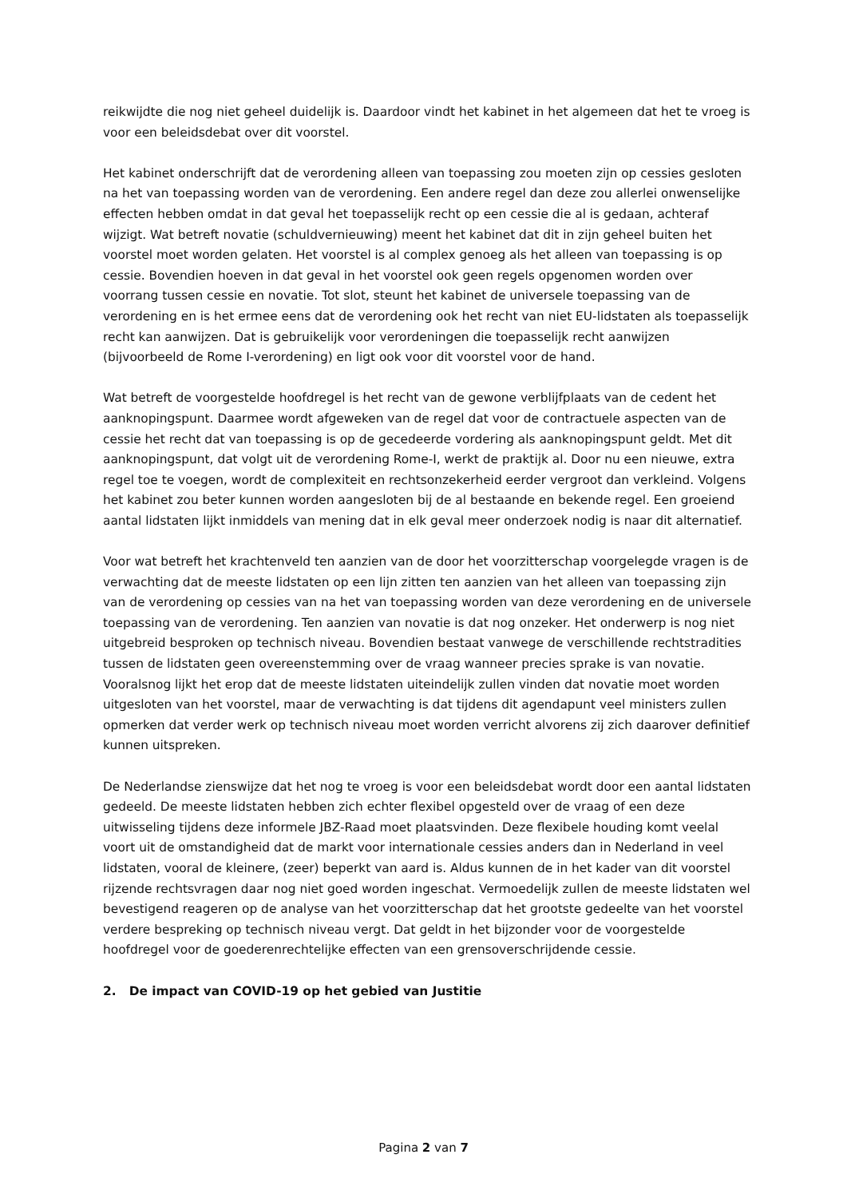reikwijdte die nog niet geheel duidelijk is. Daardoor vindt het kabinet in het algemeen dat het te vroeg is voor een beleidsdebat over dit voorstel.
Het kabinet onderschrijft dat de verordening alleen van toepassing zou moeten zijn op cessies gesloten na het van toepassing worden van de verordening. Een andere regel dan deze zou allerlei onwenselijke effecten hebben omdat in dat geval het toepasselijk recht op een cessie die al is gedaan, achteraf wijzigt. Wat betreft novatie (schuldvernieuwing) meent het kabinet dat dit in zijn geheel buiten het voorstel moet worden gelaten. Het voorstel is al complex genoeg als het alleen van toepassing is op cessie. Bovendien hoeven in dat geval in het voorstel ook geen regels opgenomen worden over voorrang tussen cessie en novatie. Tot slot, steunt het kabinet de universele toepassing van de verordening en is het ermee eens dat de verordening ook het recht van niet EU-lidstaten als toepasselijk recht kan aanwijzen. Dat is gebruikelijk voor verordeningen die toepasselijk recht aanwijzen (bijvoorbeeld de Rome I-verordening) en ligt ook voor dit voorstel voor de hand.
Wat betreft de voorgestelde hoofdregel is het recht van de gewone verblijfplaats van de cedent het aanknopingspunt. Daarmee wordt afgeweken van de regel dat voor de contractuele aspecten van de cessie het recht dat van toepassing is op de gecedeerde vordering als aanknopingspunt geldt. Met dit aanknopingspunt, dat volgt uit de verordening Rome-I, werkt de praktijk al. Door nu een nieuwe, extra regel toe te voegen, wordt de complexiteit en rechtsonzekerheid eerder vergroot dan verkleind. Volgens het kabinet zou beter kunnen worden aangesloten bij de al bestaande en bekende regel. Een groeiend aantal lidstaten lijkt inmiddels van mening dat in elk geval meer onderzoek nodig is naar dit alternatief.
Voor wat betreft het krachtenveld ten aanzien van de door het voorzitterschap voorgelegde vragen is de verwachting dat de meeste lidstaten op een lijn zitten ten aanzien van het alleen van toepassing zijn van de verordening op cessies van na het van toepassing worden van deze verordening en de universele toepassing van de verordening. Ten aanzien van novatie is dat nog onzeker. Het onderwerp is nog niet uitgebreid besproken op technisch niveau. Bovendien bestaat vanwege de verschillende rechtstradities tussen de lidstaten geen overeenstemming over de vraag wanneer precies sprake is van novatie. Vooralsnog lijkt het erop dat de meeste lidstaten uiteindelijk zullen vinden dat novatie moet worden uitgesloten van het voorstel, maar de verwachting is dat tijdens dit agendapunt veel ministers zullen opmerken dat verder werk op technisch niveau moet worden verricht alvorens zij zich daarover definitief kunnen uitspreken.
De Nederlandse zienswijze dat het nog te vroeg is voor een beleidsdebat wordt door een aantal lidstaten gedeeld. De meeste lidstaten hebben zich echter flexibel opgesteld over de vraag of een deze uitwisseling tijdens deze informele JBZ-Raad moet plaatsvinden. Deze flexibele houding komt veelal voort uit de omstandigheid dat de markt voor internationale cessies anders dan in Nederland in veel lidstaten, vooral de kleinere, (zeer) beperkt van aard is. Aldus kunnen de in het kader van dit voorstel rijzende rechtsvragen daar nog niet goed worden ingeschat. Vermoedelijk zullen de meeste lidstaten wel bevestigend reageren op de analyse van het voorzitterschap dat het grootste gedeelte van het voorstel verdere bespreking op technisch niveau vergt. Dat geldt in het bijzonder voor de voorgestelde hoofdregel voor de goederenrechtelijke effecten van een grensoverschrijdende cessie.
2. De impact van COVID-19 op het gebied van Justitie
Pagina 2 van 7